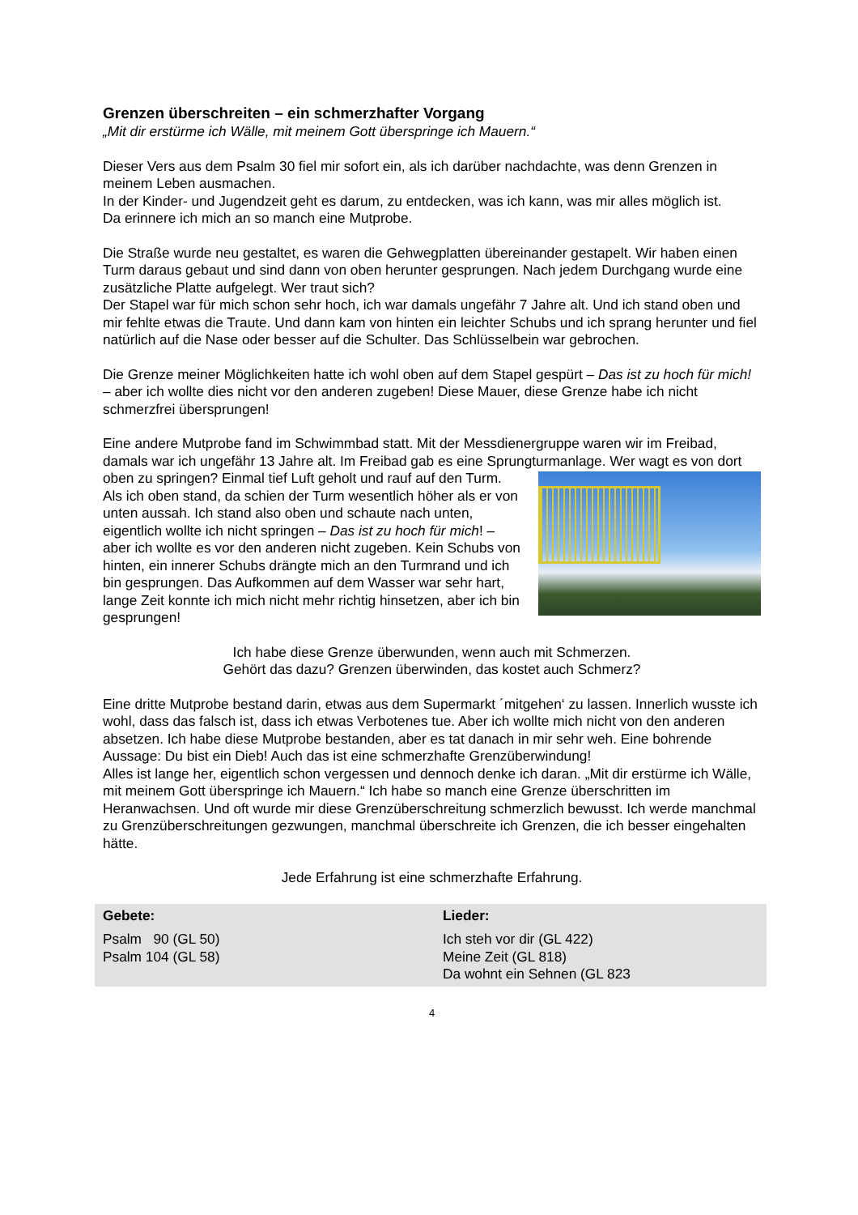Grenzen überschreiten – ein schmerzhafter Vorgang
„Mit dir erstürme ich Wälle, mit meinem Gott überspringe ich Mauern.“
Dieser Vers aus dem Psalm 30 fiel mir sofort ein, als ich darüber nachdachte, was denn Grenzen in meinem Leben ausmachen.
In der Kinder- und Jugendzeit geht es darum, zu entdecken, was ich kann, was mir alles möglich ist.
Da erinnere ich mich an so manch eine Mutprobe.
Die Straße wurde neu gestaltet, es waren die Gehwegplatten übereinander gestapelt. Wir haben einen Turm daraus gebaut und sind dann von oben herunter gesprungen. Nach jedem Durchgang wurde eine zusätzliche Platte aufgelegt. Wer traut sich?
Der Stapel war für mich schon sehr hoch, ich war damals ungefähr 7 Jahre alt. Und ich stand oben und mir fehlte etwas die Traute. Und dann kam von hinten ein leichter Schubs und ich sprang herunter und fiel natürlich auf die Nase oder besser auf die Schulter. Das Schlüsselbein war gebrochen.
Die Grenze meiner Möglichkeiten hatte ich wohl oben auf dem Stapel gespürt – Das ist zu hoch für mich! – aber ich wollte dies nicht vor den anderen zugeben! Diese Mauer, diese Grenze habe ich nicht schmerzfrei übersprungen!
Eine andere Mutprobe fand im Schwimmbad statt. Mit der Messdienergruppe waren wir im Freibad, damals war ich ungefähr 13 Jahre alt. Im Freibad gab es eine Sprungturmanlage. Wer wagt es von dort oben zu springen? Einmal tief Luft geholt und rauf auf den Turm. Als ich oben stand, da schien der Turm wesentlich höher als er von unten aussah. Ich stand also oben und schaute nach unten, eigentlich wollte ich nicht springen – Das ist zu hoch für mich! – aber ich wollte es vor den anderen nicht zugeben. Kein Schubs von hinten, ein innerer Schubs drängte mich an den Turmrand und ich bin gesprungen. Das Aufkommen auf dem Wasser war sehr hart, lange Zeit konnte ich mich nicht mehr richtig hinsetzen, aber ich bin gesprungen!
Ich habe diese Grenze überwunden, wenn auch mit Schmerzen.
Gehört das dazu? Grenzen überwinden, das kostet auch Schmerz?
Eine dritte Mutprobe bestand darin, etwas aus dem Supermarkt ´mitgehen‘ zu lassen. Innerlich wusste ich wohl, dass das falsch ist, dass ich etwas Verbotenes tue. Aber ich wollte mich nicht von den anderen absetzen. Ich habe diese Mutprobe bestanden, aber es tat danach in mir sehr weh. Eine bohrende Aussage: Du bist ein Dieb! Auch das ist eine schmerzhafte Grenzüberwindung!
Alles ist lange her, eigentlich schon vergessen und dennoch denke ich daran. „Mit dir erstürme ich Wälle, mit meinem Gott überspringe ich Mauern.“ Ich habe so manch eine Grenze überschritten im Heranwachsen. Und oft wurde mir diese Grenzüberschreitung schmerzlich bewusst. Ich werde manchmal zu Grenzüberschreitungen gezwungen, manchmal überschreite ich Grenzen, die ich besser eingehalten hätte.
Jede Erfahrung ist eine schmerzhafte Erfahrung.
| Gebete: | Lieder: |
| --- | --- |
| Psalm 90 (GL 50) Psalm 104 (GL 58) | Ich steh vor dir (GL 422) Meine Zeit (GL 818) Da wohnt ein Sehnen (GL 823 |
4